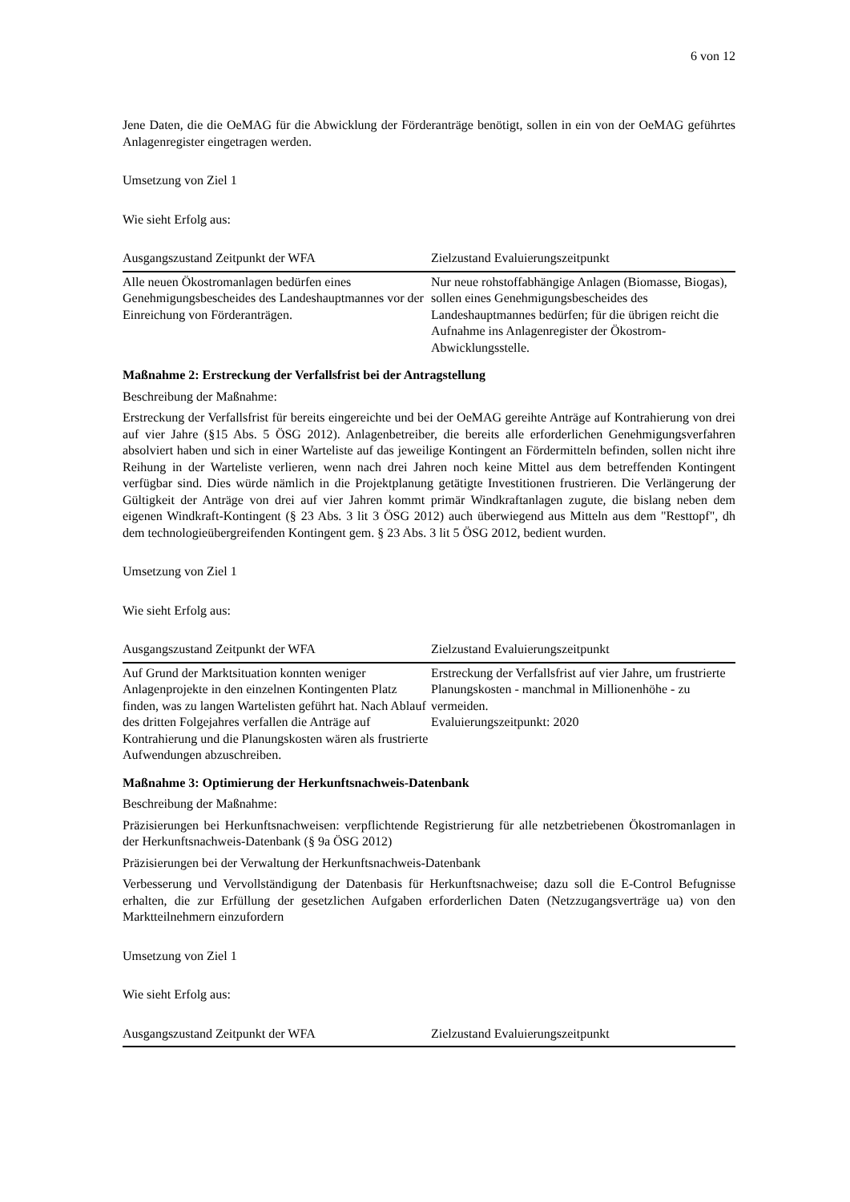6 von 12
Jene Daten, die die OeMAG für die Abwicklung der Förderanträge benötigt, sollen in ein von der OeMAG geführtes Anlagenregister eingetragen werden.
Umsetzung von Ziel 1
Wie sieht Erfolg aus:
| Ausgangszustand Zeitpunkt der WFA | Zielzustand Evaluierungszeitpunkt |
| --- | --- |
| Alle neuen Ökostromanlagen bedürfen eines Genehmigungsbescheides des Landeshauptmannes vor der Einreichung von Förderanträgen. | Nur neue rohstoffabhängige Anlagen (Biomasse, Biogas), sollen eines Genehmigungsbescheides des Landeshauptmannes bedürfen; für die übrigen reicht die Aufnahme ins Anlagenregister der Ökostrom-Abwicklungsstelle. |
Maßnahme 2: Erstreckung der Verfallsfrist bei der Antragstellung
Beschreibung der Maßnahme:
Erstreckung der Verfallsfrist für bereits eingereichte und bei der OeMAG gereihte Anträge auf Kontrahierung von drei auf vier Jahre (§15 Abs. 5 ÖSG 2012). Anlagenbetreiber, die bereits alle erforderlichen Genehmigungsverfahren absolviert haben und sich in einer Warteliste auf das jeweilige Kontingent an Fördermitteln befinden, sollen nicht ihre Reihung in der Warteliste verlieren, wenn nach drei Jahren noch keine Mittel aus dem betreffenden Kontingent verfügbar sind. Dies würde nämlich in die Projektplanung getätigte Investitionen frustrieren. Die Verlängerung der Gültigkeit der Anträge von drei auf vier Jahren kommt primär Windkraftanlagen zugute, die bislang neben dem eigenen Windkraft-Kontingent (§ 23 Abs. 3 lit 3 ÖSG 2012) auch überwiegend aus Mitteln aus dem "Resttopf", dh dem technologieübergreifenden Kontingent gem. § 23 Abs. 3 lit 5 ÖSG 2012, bedient wurden.
Umsetzung von Ziel 1
Wie sieht Erfolg aus:
| Ausgangszustand Zeitpunkt der WFA | Zielzustand Evaluierungszeitpunkt |
| --- | --- |
| Auf Grund der Marktsituation konnten weniger Anlagenprojekte in den einzelnen Kontingenten Platz finden, was zu langen Wartelisten geführt hat. Nach Ablauf des dritten Folgejahres verfallen die Anträge auf Kontrahierung und die Planungskosten wären als frustrierte Aufwendungen abzuschreiben. | Erstreckung der Verfallsfrist auf vier Jahre, um frustrierte Planungskosten - manchmal in Millionenhöhe - zu vermeiden. Evaluierungszeitpunkt: 2020 |
Maßnahme 3: Optimierung der Herkunftsnachweis-Datenbank
Beschreibung der Maßnahme:
Präzisierungen bei Herkunftsnachweisen: verpflichtende Registrierung für alle netzbetriebenen Ökostromanlagen in der Herkunftsnachweis-Datenbank (§ 9a ÖSG 2012)
Präzisierungen bei der Verwaltung der Herkunftsnachweis-Datenbank
Verbesserung und Vervollständigung der Datenbasis für Herkunftsnachweise; dazu soll die E-Control Befugnisse erhalten, die zur Erfüllung der gesetzlichen Aufgaben erforderlichen Daten (Netzzugangsverträge ua) von den Marktteilnehmern einzufordern
Umsetzung von Ziel 1
Wie sieht Erfolg aus:
| Ausgangszustand Zeitpunkt der WFA | Zielzustand Evaluierungszeitpunkt |
| --- | --- |